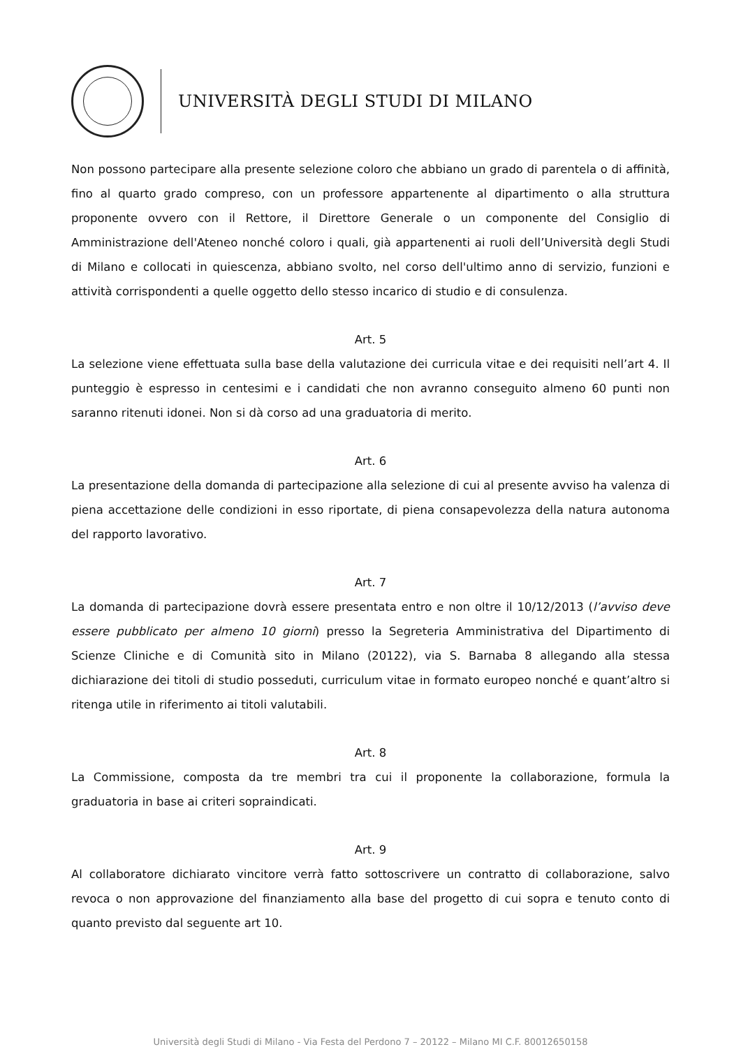UNIVERSITÀ DEGLI STUDI DI MILANO
Non possono partecipare alla presente selezione coloro che abbiano un grado di parentela o di affinità, fino al quarto grado compreso, con un professore appartenente al dipartimento o alla struttura proponente ovvero con il Rettore, il Direttore Generale o un componente del Consiglio di Amministrazione dell'Ateneo nonché coloro i quali, già appartenenti ai ruoli dell’Università degli Studi di Milano e collocati in quiescenza, abbiano svolto, nel corso dell'ultimo anno di servizio, funzioni e attività corrispondenti a quelle oggetto dello stesso incarico di studio e di consulenza.
Art. 5
La selezione viene effettuata sulla base della valutazione dei curricula vitae e dei requisiti nell’art 4. Il punteggio è espresso in centesimi e i candidati che non avranno conseguito almeno 60 punti non saranno ritenuti idonei. Non si dà corso ad una graduatoria di merito.
Art. 6
La presentazione della domanda di partecipazione alla selezione di cui al presente avviso ha valenza di piena accettazione delle condizioni in esso riportate, di piena consapevolezza della natura autonoma del rapporto lavorativo.
Art. 7
La domanda di partecipazione dovrà essere presentata entro e non oltre il 10/12/2013 (l’avviso deve essere pubblicato per almeno 10 giorni) presso la Segreteria Amministrativa del Dipartimento di Scienze Cliniche e di Comunità sito in Milano (20122), via S. Barnaba 8 allegando alla stessa dichiarazione dei titoli di studio posseduti, curriculum vitae in formato europeo nonché e quant’altro si ritenga utile in riferimento ai titoli valutabili.
Art. 8
La Commissione, composta da tre membri tra cui il proponente la collaborazione, formula la graduatoria in base ai criteri sopraindicati.
Art. 9
Al collaboratore dichiarato vincitore verrà fatto sottoscrivere un contratto di collaborazione, salvo revoca o non approvazione del finanziamento alla base del progetto di cui sopra e tenuto conto di quanto previsto dal seguente art 10.
Università degli Studi di Milano - Via Festa del Perdono 7 – 20122 – Milano MI C.F. 80012650158